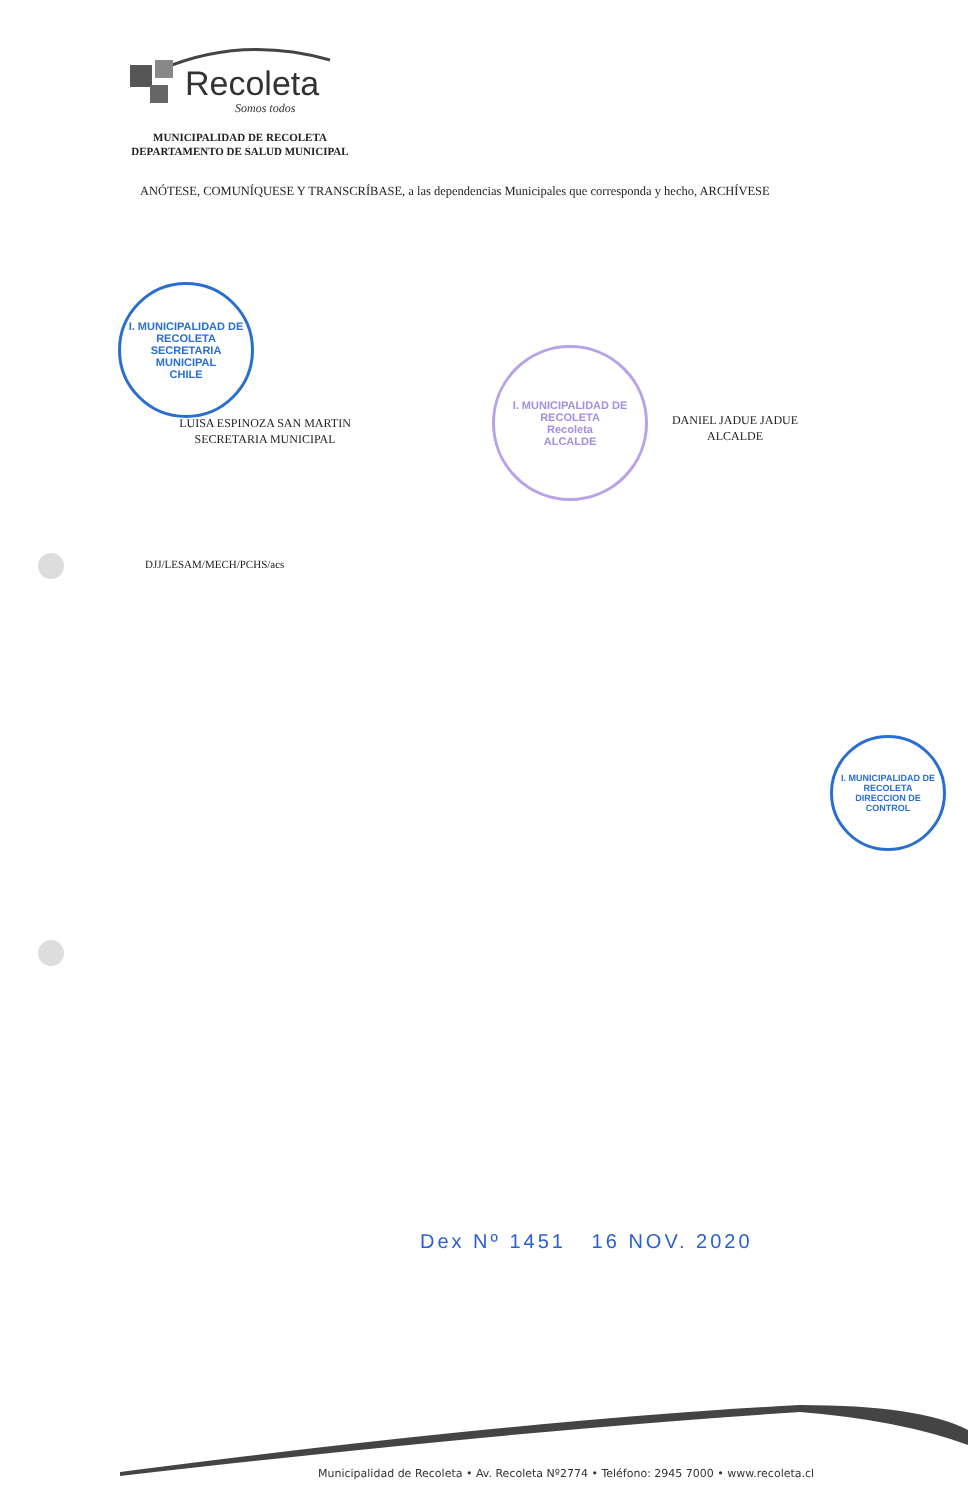Recoleta
Somos todos
MUNICIPALIDAD DE RECOLETA
DEPARTAMENTO DE SALUD MUNICIPAL
ANÓTESE, COMUNÍQUESE Y TRANSCRÍBASE, a las dependencias Municipales que corresponda y hecho, ARCHÍVESE
I. MUNICIPALIDAD DE RECOLETA
SECRETARIA MUNICIPAL
CHILE
LUISA ESPINOZA SAN MARTIN
SECRETARIA MUNICIPAL
I. MUNICIPALIDAD DE RECOLETA
Recoleta
ALCALDE
DANIEL JADUE JADUE
ALCALDE
DJJ/LESAM/MECH/PCHS/acs
I. MUNICIPALIDAD DE RECOLETA
DIRECCION DE CONTROL
Dex Nº 1451 16 NOV. 2020
Municipalidad de Recoleta • Av. Recoleta Nº2774 • Teléfono: 2945 7000 • www.recoleta.cl